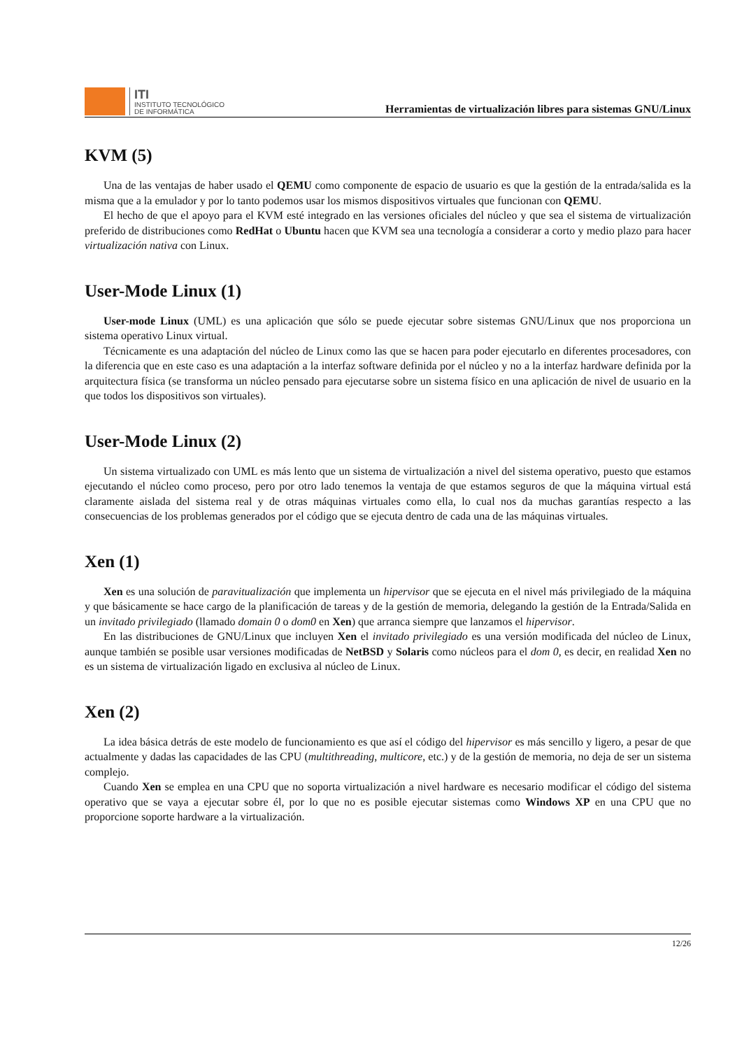ITI
INSTITUTO TECNOLÓGICO
DE INFORMÁTICA
Herramientas de virtualización libres para sistemas GNU/Linux
KVM (5)
Una de las ventajas de haber usado el QEMU como componente de espacio de usuario es que la gestión de la entrada/salida es la misma que a la emulador y por lo tanto podemos usar los mismos dispositivos virtuales que funcionan con QEMU.
El hecho de que el apoyo para el KVM esté integrado en las versiones oficiales del núcleo y que sea el sistema de virtualización preferido de distribuciones como RedHat o Ubuntu hacen que KVM sea una tecnología a considerar a corto y medio plazo para hacer virtualización nativa con Linux.
User-Mode Linux (1)
User-mode Linux (UML) es una aplicación que sólo se puede ejecutar sobre sistemas GNU/Linux que nos proporciona un sistema operativo Linux virtual.
Técnicamente es una adaptación del núcleo de Linux como las que se hacen para poder ejecutarlo en diferentes procesadores, con la diferencia que en este caso es una adaptación a la interfaz software definida por el núcleo y no a la interfaz hardware definida por la arquitectura física (se transforma un núcleo pensado para ejecutarse sobre un sistema físico en una aplicación de nivel de usuario en la que todos los dispositivos son virtuales).
User-Mode Linux (2)
Un sistema virtualizado con UML es más lento que un sistema de virtualización a nivel del sistema operativo, puesto que estamos ejecutando el núcleo como proceso, pero por otro lado tenemos la ventaja de que estamos seguros de que la máquina virtual está claramente aislada del sistema real y de otras máquinas virtuales como ella, lo cual nos da muchas garantías respecto a las consecuencias de los problemas generados por el código que se ejecuta dentro de cada una de las máquinas virtuales.
Xen (1)
Xen es una solución de paravitualización que implementa un hipervisor que se ejecuta en el nivel más privilegiado de la máquina y que básicamente se hace cargo de la planificación de tareas y de la gestión de memoria, delegando la gestión de la Entrada/Salida en un invitado privilegiado (llamado domain 0 o dom0 en Xen) que arranca siempre que lanzamos el hipervisor.
En las distribuciones de GNU/Linux que incluyen Xen el invitado privilegiado es una versión modificada del núcleo de Linux, aunque también se posible usar versiones modificadas de NetBSD y Solaris como núcleos para el dom 0, es decir, en realidad Xen no es un sistema de virtualización ligado en exclusiva al núcleo de Linux.
Xen (2)
La idea básica detrás de este modelo de funcionamiento es que así el código del hipervisor es más sencillo y ligero, a pesar de que actualmente y dadas las capacidades de las CPU (multithreading, multicore, etc.) y de la gestión de memoria, no deja de ser un sistema complejo.
Cuando Xen se emplea en una CPU que no soporta virtualización a nivel hardware es necesario modificar el código del sistema operativo que se vaya a ejecutar sobre él, por lo que no es posible ejecutar sistemas como Windows XP en una CPU que no proporcione soporte hardware a la virtualización.
12/26